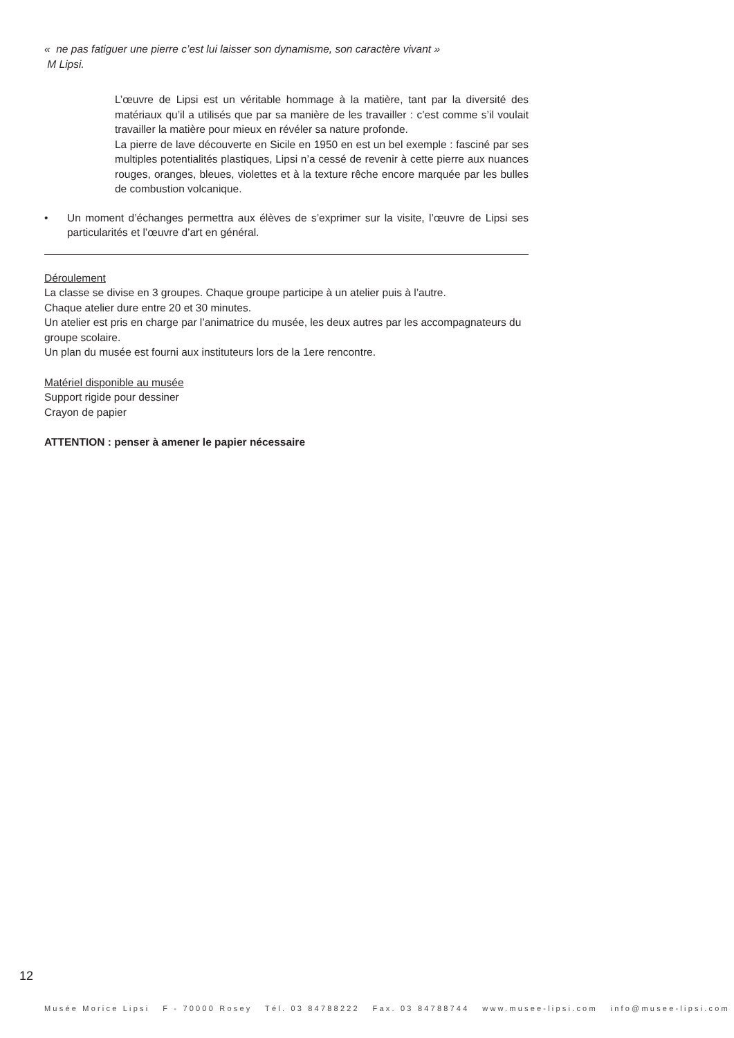« ne pas fatiguer une pierre c’est lui laisser son dynamisme, son caractère vivant »
M Lipsi.
L’œuvre de Lipsi est un véritable hommage à la matière, tant par la diversité des matériaux qu’il a utilisés que par sa manière de les travailler : c’est comme s’il voulait travailler la matière pour mieux en révéler sa nature profonde.
La pierre de lave découverte en Sicile en 1950 en est un bel exemple : fasciné par ses multiples potentialités plastiques, Lipsi n’a cessé de revenir à cette pierre aux nuances rouges, oranges, bleues, violettes et à la texture rêche encore marquée par les bulles de combustion volcanique.
• Un moment d’échanges permettra aux élèves de s’exprimer sur la visite, l’œuvre de Lipsi ses particularités et l’œuvre d’art en général.
Déroulement
La classe se divise en 3 groupes. Chaque groupe participe à un atelier puis à l’autre.
Chaque atelier dure entre 20 et 30 minutes.
Un atelier est pris en charge par l’animatrice du musée, les deux autres par les accompagnateurs du groupe scolaire.
Un plan du musée est fourni aux instituteurs lors de la 1ere rencontre.
Matériel disponible au musée
Support rigide pour dessiner
Crayon de papier
ATTENTION : penser à amener le papier nécessaire
12
Musée Morice Lipsi F - 70000 Rosey Tél. 03 84788222 Fax. 03 84788744 www.musee-lipsi.com info@musee-lipsi.com